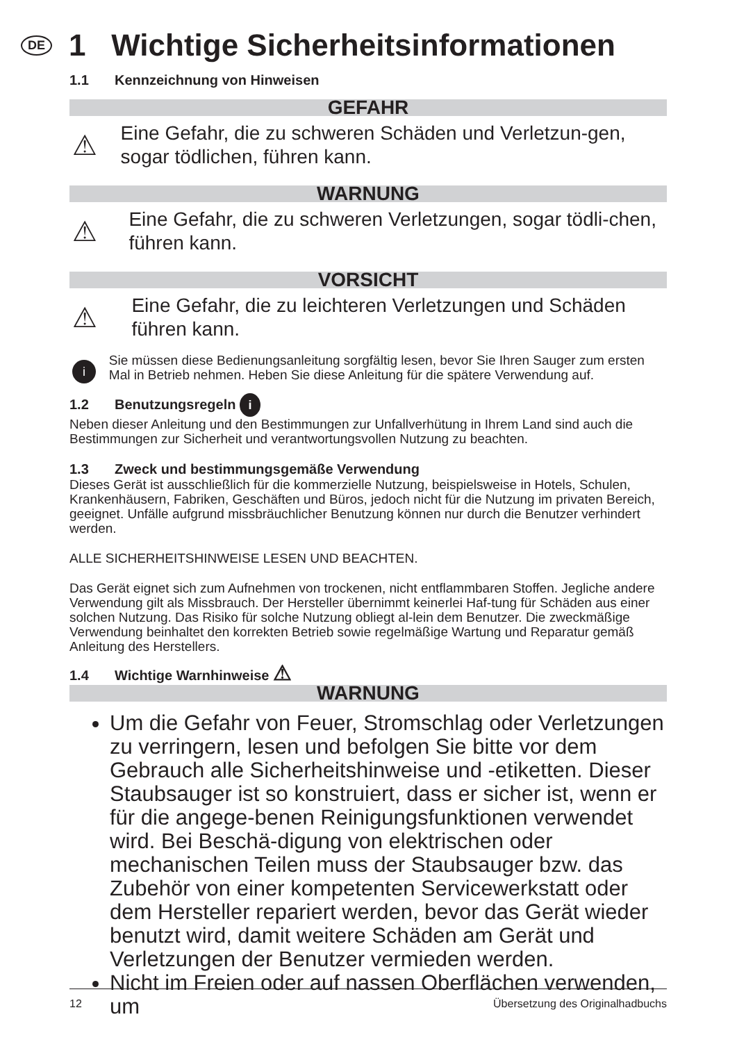DE 1 Wichtige Sicherheitsinformationen
1.1 Kennzeichnung von Hinweisen
GEFAHR
⚠
Eine Gefahr, die zu schweren Schäden und Verletzun-gen, sogar tödlichen, führen kann.
WARNUNG
⚠
Eine Gefahr, die zu schweren Verletzungen, sogar tödli-chen, führen kann.
VORSICHT
⚠
Eine Gefahr, die zu leichteren Verletzungen und Schäden führen kann.
i
Sie müssen diese Bedienungsanleitung sorgfältig lesen, bevor Sie Ihren Sauger zum ersten Mal in Betrieb nehmen. Heben Sie diese Anleitung für die spätere Verwendung auf.
1.2 Benutzungsregeln i
Neben dieser Anleitung und den Bestimmungen zur Unfallverhütung in Ihrem Land sind auch die Bestimmungen zur Sicherheit und verantwortungsvollen Nutzung zu beachten.
1.3 Zweck und bestimmungsgemäße Verwendung
Dieses Gerät ist ausschließlich für die kommerzielle Nutzung, beispielsweise in Hotels, Schulen, Krankenhäusern, Fabriken, Geschäften und Büros, jedoch nicht für die Nutzung im privaten Bereich, geeignet. Unfälle aufgrund missbräuchlicher Benutzung können nur durch die Benutzer verhindert werden.
ALLE SICHERHEITSHINWEISE LESEN UND BEACHTEN.
Das Gerät eignet sich zum Aufnehmen von trockenen, nicht entflammbaren Stoffen. Jegliche andere Verwendung gilt als Missbrauch. Der Hersteller übernimmt keinerlei Haf-tung für Schäden aus einer solchen Nutzung. Das Risiko für solche Nutzung obliegt al-lein dem Benutzer. Die zweckmäßige Verwendung beinhaltet den korrekten Betrieb sowie regelmäßige Wartung und Reparatur gemäß Anleitung des Herstellers.
1.4 Wichtige Warnhinweise ⚠
WARNUNG
Um die Gefahr von Feuer, Stromschlag oder Verletzungen zu verringern, lesen und befolgen Sie bitte vor dem Gebrauch alle Sicherheitshinweise und -etiketten. Dieser Staubsauger ist so konstruiert, dass er sicher ist, wenn er für die angege-benen Reinigungsfunktionen verwendet wird. Bei Beschä-digung von elektrischen oder mechanischen Teilen muss der Staubsauger bzw. das Zubehör von einer kompetenten Servicewerkstatt oder dem Hersteller repariert werden, bevor das Gerät wieder benutzt wird, damit weitere Schäden am Gerät und Verletzungen der Benutzer vermieden werden.
Nicht im Freien oder auf nassen Oberflächen verwenden, um
12 Übersetzung des Originalhadbuchs